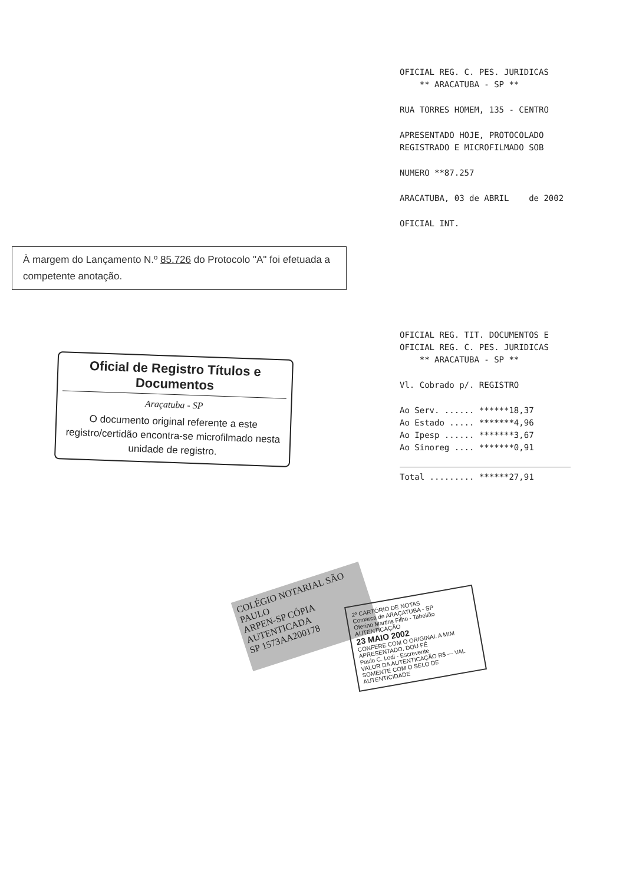OFICIAL REG. C. PES. JURIDICAS
** ARACATUBA - SP **
RUA TORRES HOMEM, 135 - CENTRO
APRESENTADO HOJE, PROTOCOLADO
REGISTRADO E MICROFILMADO SOB
NUMERO **87.257
ARACATUBA, 03 de ABRIL de 2002
OFICIAL INT.
À margem do Lançamento N.º 85.726 do Protocolo "A" foi efetuada a competente anotação.
OFICIAL REG. TIT. DOCUMENTOS E
OFICIAL REG. C. PES. JURIDICAS
** ARACATUBA - SP **
Vl. Cobrado p/. REGISTRO
Ao Serv. ...... ******18,37
Ao Estado ..... *******4,96
Ao Ipesp ...... *******3,67
Ao Sinoreg .... *******0,91
Total ......... ******27,91
Oficial de Registro Títulos e Documentos
Araçatuba - SP
O documento original referente a este registro/certidão encontra-se microfilmado nesta unidade de registro.
COLÉGIO NOTARIAL SÃO PAULO
ARPEN-SP CÓPIA AUTENTICADA
SP 1573AA200178
2º CARTÓRIO DE NOTAS
Comarca de ARAÇATUBA - SP
Oferino Martins Filho - Tabelião
AUTENTICAÇÃO
23 MAIO 2002
CONFERE COM O ORIGINAL A MIM APRESENTADO, DOU FÉ
Paulo C. Lodi - Escrevente
VALOR DA AUTENTICAÇÃO R$ — VAL SOMENTE COM O SELO DE AUTENTICIDADE